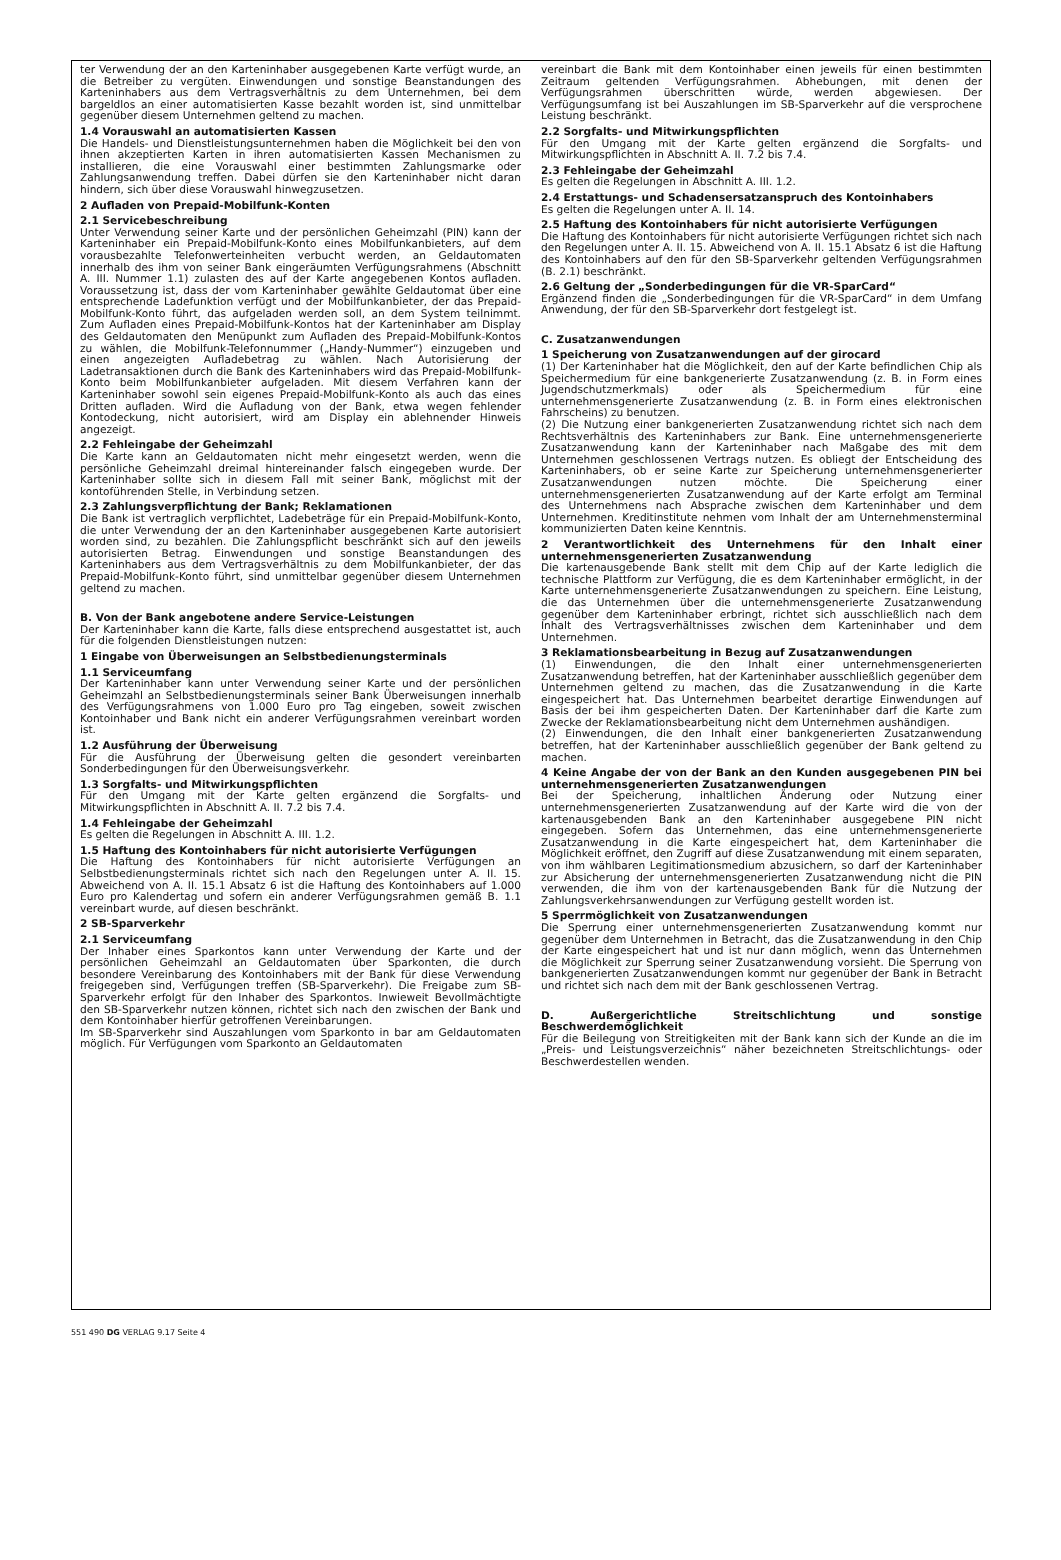ter Verwendung der an den Karteninhaber ausgegebenen Karte verfügt wurde, an die Betreiber zu vergüten. Einwendungen und sonstige Beanstandungen des Karteninhabers aus dem Vertragsverhältnis zu dem Unternehmen, bei dem bargeldlos an einer automatisierten Kasse bezahlt worden ist, sind unmittelbar gegenüber diesem Unternehmen geltend zu machen.
1.4 Vorauswahl an automatisierten Kassen
Die Handels- und Dienstleistungsunternehmen haben die Möglichkeit bei den von ihnen akzeptierten Karten in ihren automatisierten Kassen Mechanismen zu installieren, die eine Vorauswahl einer bestimmten Zahlungsmarke oder Zahlungsanwendung treffen. Dabei dürfen sie den Karteninhaber nicht daran hindern, sich über diese Vorauswahl hinwegzusetzen.
2 Aufladen von Prepaid-Mobilfunk-Konten
2.1 Servicebeschreibung
Unter Verwendung seiner Karte und der persönlichen Geheimzahl (PIN) kann der Karteninhaber ein Prepaid-Mobilfunk-Konto eines Mobilfunkanbieters, auf dem vorausbezahlte Telefonwerteinheiten verbucht werden, an Geldautomaten innerhalb des ihm von seiner Bank eingeräumten Verfügungsrahmens (Abschnitt A. III. Nummer 1.1) zulasten des auf der Karte angegebenen Kontos aufladen. Voraussetzung ist, dass der vom Karteninhaber gewählte Geldautomat über eine entsprechende Ladefunktion verfügt und der Mobilfunkanbieter, der das Prepaid-Mobilfunk-Konto führt, das aufgeladen werden soll, an dem System teilnimmt. Zum Aufladen eines Prepaid-Mobilfunk-Kontos hat der Karteninhaber am Display des Geldautomaten den Menüpunkt zum Aufladen des Prepaid-Mobilfunk-Kontos zu wählen, die Mobilfunk-Telefonnummer („Handy-Nummer“) einzugeben und einen angezeigten Aufladebetrag zu wählen. Nach Autorisierung der Ladetransaktionen durch die Bank des Karteninhabers wird das Prepaid-Mobilfunk-Konto beim Mobilfunkanbieter aufgeladen. Mit diesem Verfahren kann der Karteninhaber sowohl sein eigenes Prepaid-Mobilfunk-Konto als auch das eines Dritten aufladen. Wird die Aufladung von der Bank, etwa wegen fehlender Kontodeckung, nicht autorisiert, wird am Display ein ablehnender Hinweis angezeigt.
2.2 Fehleingabe der Geheimzahl
Die Karte kann an Geldautomaten nicht mehr eingesetzt werden, wenn die persönliche Geheimzahl dreimal hintereinander falsch eingegeben wurde. Der Karteninhaber sollte sich in diesem Fall mit seiner Bank, möglichst mit der kontoführenden Stelle, in Verbindung setzen.
2.3 Zahlungsverpflichtung der Bank; Reklamationen
Die Bank ist vertraglich verpflichtet, Ladebeträge für ein Prepaid-Mobilfunk-Konto, die unter Verwendung der an den Karteninhaber ausgegebenen Karte autorisiert worden sind, zu bezahlen. Die Zahlungspflicht beschränkt sich auf den jeweils autorisierten Betrag. Einwendungen und sonstige Beanstandungen des Karteninhabers aus dem Vertragsverhältnis zu dem Mobilfunkanbieter, der das Prepaid-Mobilfunk-Konto führt, sind unmittelbar gegenüber diesem Unternehmen geltend zu machen.
B. Von der Bank angebotene andere Service-Leistungen
Der Karteninhaber kann die Karte, falls diese entsprechend ausgestattet ist, auch für die folgenden Dienstleistungen nutzen:
1 Eingabe von Überweisungen an Selbstbedienungsterminals
1.1 Serviceumfang
Der Karteninhaber kann unter Verwendung seiner Karte und der persönlichen Geheimzahl an Selbstbedienungsterminals seiner Bank Überweisungen innerhalb des Verfügungsrahmens von 1.000 Euro pro Tag eingeben, soweit zwischen Kontoinhaber und Bank nicht ein anderer Verfügungsrahmen vereinbart worden ist.
1.2 Ausführung der Überweisung
Für die Ausführung der Überweisung gelten die gesondert vereinbarten Sonderbedingungen für den Überweisungsverkehr.
1.3 Sorgfalts- und Mitwirkungspflichten
Für den Umgang mit der Karte gelten ergänzend die Sorgfalts- und Mitwirkungspflichten in Abschnitt A. II. 7.2 bis 7.4.
1.4 Fehleingabe der Geheimzahl
Es gelten die Regelungen in Abschnitt A. III. 1.2.
1.5 Haftung des Kontoinhabers für nicht autorisierte Verfügungen
Die Haftung des Kontoinhabers für nicht autorisierte Verfügungen an Selbstbedienungsterminals richtet sich nach den Regelungen unter A. II. 15. Abweichend von A. II. 15.1 Absatz 6 ist die Haftung des Kontoinhabers auf 1.000 Euro pro Kalendertag und sofern ein anderer Verfügungsrahmen gemäß B. 1.1 vereinbart wurde, auf diesen beschränkt.
2 SB-Sparverkehr
2.1 Serviceumfang
Der Inhaber eines Sparkontos kann unter Verwendung der Karte und der persönlichen Geheimzahl an Geldautomaten über Sparkonten, die durch besondere Vereinbarung des Kontoinhabers mit der Bank für diese Verwendung freigegeben sind, Verfügungen treffen (SB-Sparverkehr). Die Freigabe zum SB-Sparverkehr erfolgt für den Inhaber des Sparkontos. Inwieweit Bevollmächtigte den SB-Sparverkehr nutzen können, richtet sich nach den zwischen der Bank und dem Kontoinhaber hierfür getroffenen Vereinbarungen.
Im SB-Sparverkehr sind Auszahlungen vom Sparkonto in bar am Geldautomaten möglich. Für Verfügungen vom Sparkonto an Geldautomaten
vereinbart die Bank mit dem Kontoinhaber einen jeweils für einen bestimmten Zeitraum geltenden Verfügungsrahmen. Abhebungen, mit denen der Verfügungsrahmen überschritten würde, werden abgewiesen. Der Verfügungsumfang ist bei Auszahlungen im SB-Sparverkehr auf die versprochene Leistung beschränkt.
2.2 Sorgfalts- und Mitwirkungspflichten
Für den Umgang mit der Karte gelten ergänzend die Sorgfalts- und Mitwirkungspflichten in Abschnitt A. II. 7.2 bis 7.4.
2.3 Fehleingabe der Geheimzahl
Es gelten die Regelungen in Abschnitt A. III. 1.2.
2.4 Erstattungs- und Schadensersatzanspruch des Kontoinhabers
Es gelten die Regelungen unter A. II. 14.
2.5 Haftung des Kontoinhabers für nicht autorisierte Verfügungen
Die Haftung des Kontoinhabers für nicht autorisierte Verfügungen richtet sich nach den Regelungen unter A. II. 15. Abweichend von A. II. 15.1 Absatz 6 ist die Haftung des Kontoinhabers auf den für den SB-Sparverkehr geltenden Verfügungsrahmen (B. 2.1) beschränkt.
2.6 Geltung der „Sonderbedingungen für die VR-SparCard“
Ergänzend finden die „Sonderbedingungen für die VR-SparCard“ in dem Umfang Anwendung, der für den SB-Sparverkehr dort festgelegt ist.
C. Zusatzanwendungen
1 Speicherung von Zusatzanwendungen auf der girocard
(1) Der Karteninhaber hat die Möglichkeit, den auf der Karte befindlichen Chip als Speichermedium für eine bankgenerierte Zusatzanwendung (z. B. in Form eines Jugendschutzmerkmals) oder als Speichermedium für eine unternehmensgenerierte Zusatzanwendung (z. B. in Form eines elektronischen Fahrscheins) zu benutzen.
(2) Die Nutzung einer bankgenerierten Zusatzanwendung richtet sich nach dem Rechtsverhältnis des Karteninhabers zur Bank. Eine unternehmensgenerierte Zusatzanwendung kann der Karteninhaber nach Maßgabe des mit dem Unternehmen geschlossenen Vertrags nutzen. Es obliegt der Entscheidung des Karteninhabers, ob er seine Karte zur Speicherung unternehmensgenerierter Zusatzanwendungen nutzen möchte. Die Speicherung einer unternehmensgenerierten Zusatzanwendung auf der Karte erfolgt am Terminal des Unternehmens nach Absprache zwischen dem Karteninhaber und dem Unternehmen. Kreditinstitute nehmen vom Inhalt der am Unternehmensterminal kommunizierten Daten keine Kenntnis.
2 Verantwortlichkeit des Unternehmens für den Inhalt einer unternehmensgenerierten Zusatzanwendung
Die kartenausgebende Bank stellt mit dem Chip auf der Karte lediglich die technische Plattform zur Verfügung, die es dem Karteninhaber ermöglicht, in der Karte unternehmensgenerierte Zusatzanwendungen zu speichern. Eine Leistung, die das Unternehmen über die unternehmensgenerierte Zusatzanwendung gegenüber dem Karteninhaber erbringt, richtet sich ausschließlich nach dem Inhalt des Vertragsverhältnisses zwischen dem Karteninhaber und dem Unternehmen.
3 Reklamationsbearbeitung in Bezug auf Zusatzanwendungen
(1) Einwendungen, die den Inhalt einer unternehmensgenerierten Zusatzanwendung betreffen, hat der Karteninhaber ausschließlich gegenüber dem Unternehmen geltend zu machen, das die Zusatzanwendung in die Karte eingespeichert hat. Das Unternehmen bearbeitet derartige Einwendungen auf Basis der bei ihm gespeicherten Daten. Der Karteninhaber darf die Karte zum Zwecke der Reklamationsbearbeitung nicht dem Unternehmen aushändigen.
(2) Einwendungen, die den Inhalt einer bankgenerierten Zusatzanwendung betreffen, hat der Karteninhaber ausschließlich gegenüber der Bank geltend zu machen.
4 Keine Angabe der von der Bank an den Kunden ausgegebenen PIN bei unternehmensgenerierten Zusatzanwendungen
Bei der Speicherung, inhaltlichen Änderung oder Nutzung einer unternehmensgenerierten Zusatzanwendung auf der Karte wird die von der kartenausgebenden Bank an den Karteninhaber ausgegebene PIN nicht eingegeben. Sofern das Unternehmen, das eine unternehmensgenerierte Zusatzanwendung in die Karte eingespeichert hat, dem Karteninhaber die Möglichkeit eröffnet, den Zugriff auf diese Zusatzanwendung mit einem separaten, von ihm wählbaren Legitimationsmedium abzusichern, so darf der Karteninhaber zur Absicherung der unternehmensgenerierten Zusatzanwendung nicht die PIN verwenden, die ihm von der kartenausgebenden Bank für die Nutzung der Zahlungsverkehrsanwendungen zur Verfügung gestellt worden ist.
5 Sperrmöglichkeit von Zusatzanwendungen
Die Sperrung einer unternehmensgenerierten Zusatzanwendung kommt nur gegenüber dem Unternehmen in Betracht, das die Zusatzanwendung in den Chip der Karte eingespeichert hat und ist nur dann möglich, wenn das Unternehmen die Möglichkeit zur Sperrung seiner Zusatzanwendung vorsieht. Die Sperrung von bankgenerierten Zusatzanwendungen kommt nur gegenüber der Bank in Betracht und richtet sich nach dem mit der Bank geschlossenen Vertrag.
D. Außergerichtliche Streitschlichtung und sonstige Beschwerdemöglichkeit
Für die Beilegung von Streitigkeiten mit der Bank kann sich der Kunde an die im „Preis- und Leistungsverzeichnis“ näher bezeichneten Streitschlichtungs- oder Beschwerdestellen wenden.
551 490 DG VERLAG 9.17 Seite 4